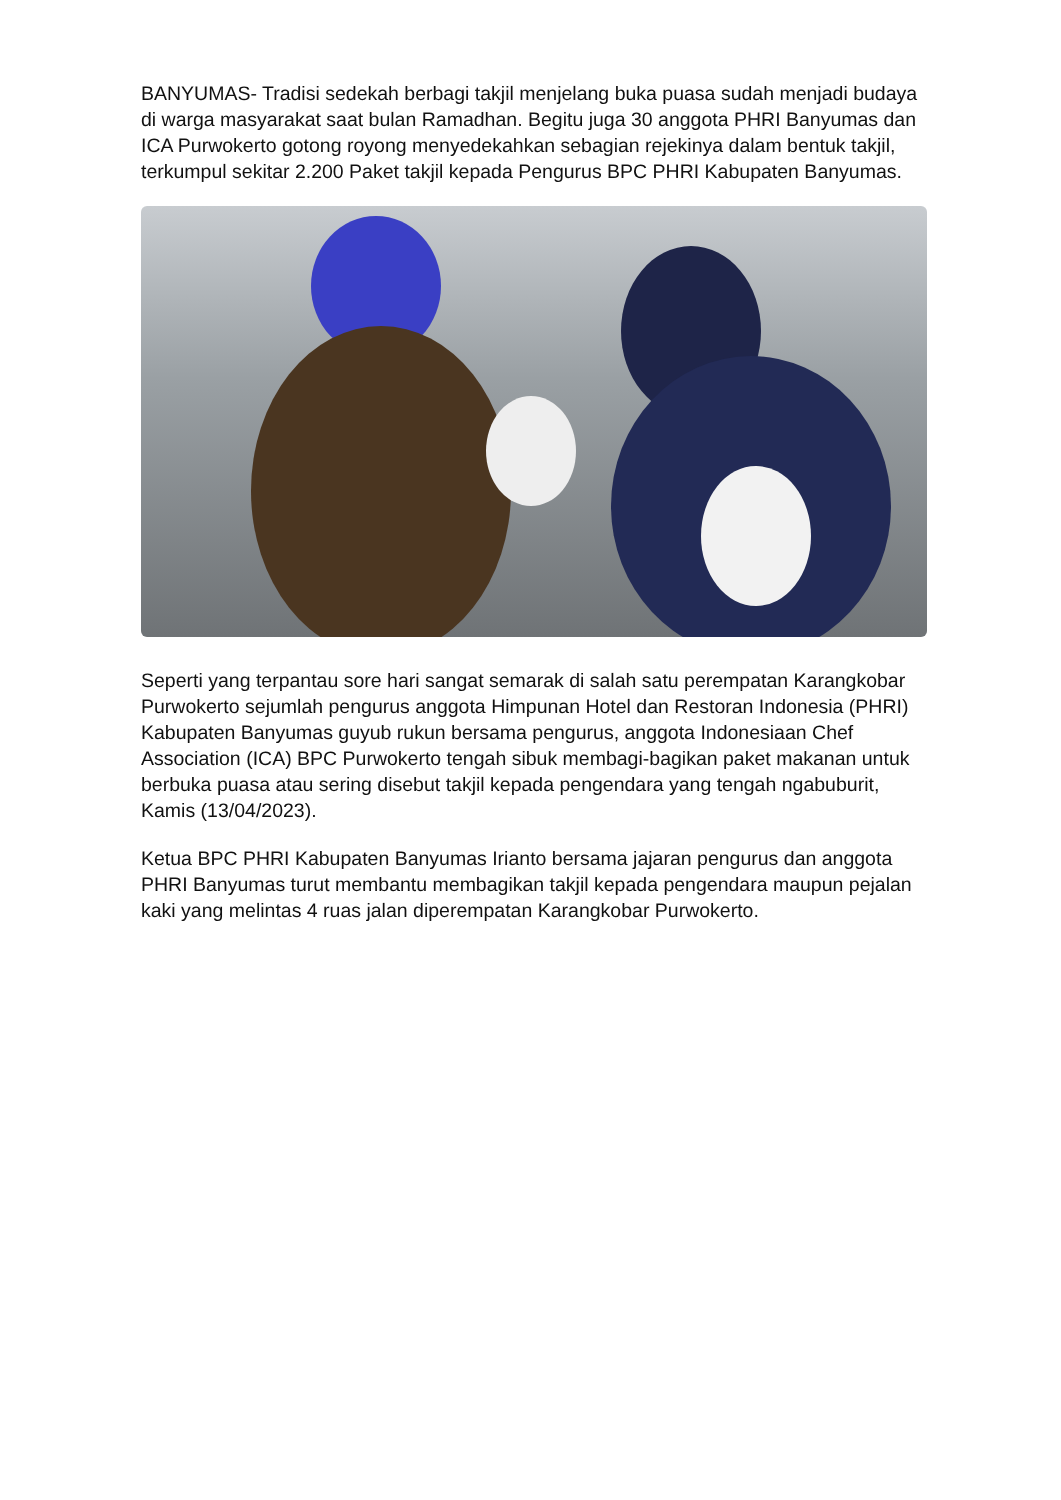BANYUMAS- Tradisi sedekah berbagi takjil menjelang buka puasa sudah menjadi budaya di warga masyarakat saat bulan Ramadhan. Begitu juga 30 anggota PHRI Banyumas dan ICA Purwokerto gotong royong menyedekahkan sebagian rejekinya dalam bentuk takjil, terkumpul sekitar 2.200 Paket takjil kepada Pengurus BPC PHRI Kabupaten Banyumas.
Seperti yang terpantau sore hari sangat semarak di salah satu perempatan Karangkobar Purwokerto sejumlah pengurus anggota Himpunan Hotel dan Restoran Indonesia (PHRI) Kabupaten Banyumas guyub rukun bersama pengurus, anggota Indonesiaan Chef Association (ICA) BPC Purwokerto tengah sibuk membagi-bagikan paket makanan untuk berbuka puasa atau sering disebut takjil kepada pengendara yang tengah ngabuburit, Kamis (13/04/2023).
Ketua BPC PHRI Kabupaten Banyumas Irianto bersama jajaran pengurus dan anggota PHRI Banyumas turut membantu membagikan takjil kepada pengendara maupun pejalan kaki yang melintas 4 ruas jalan diperempatan Karangkobar Purwokerto.